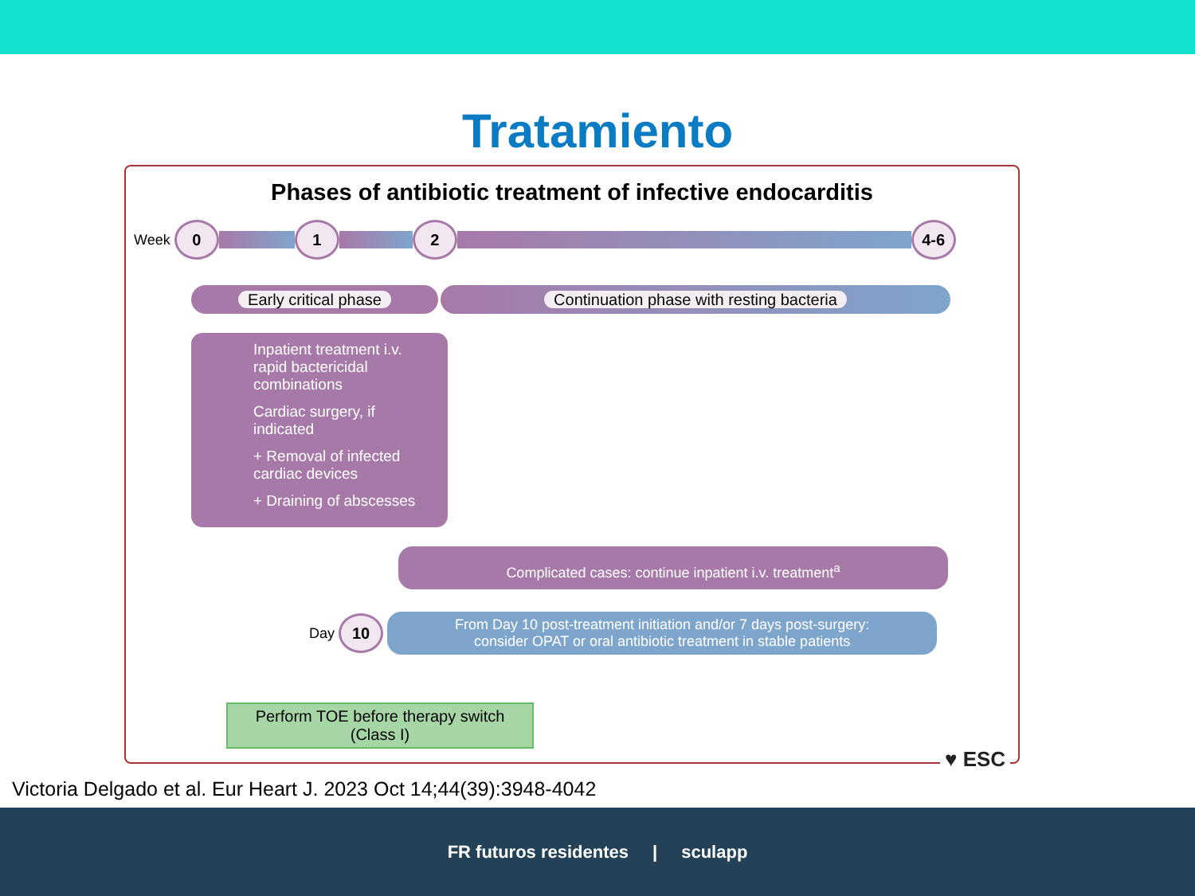Tratamiento
Phases of antibiotic treatment of infective endocarditis
Week 0 1 2 4-6
Early critical phase Continuation phase with resting bacteria
Inpatient treatment i.v. rapid bactericidal combinations
Cardiac surgery, if indicated
+ Removal of infected cardiac devices
+ Draining of abscesses
Complicated cases: continue inpatient i.v. treatment<sup>a</sup>
Day 10
From Day 10 post-treatment initiation and/or 7 days post-surgery:
consider OPAT or oral antibiotic treatment in stable patients
Perform TOE before therapy switch
(Class I)
♥ ESC
Victoria Delgado et al. Eur Heart J. 2023 Oct 14;44(39):3948-4042
FR futuros residentes | sculapp